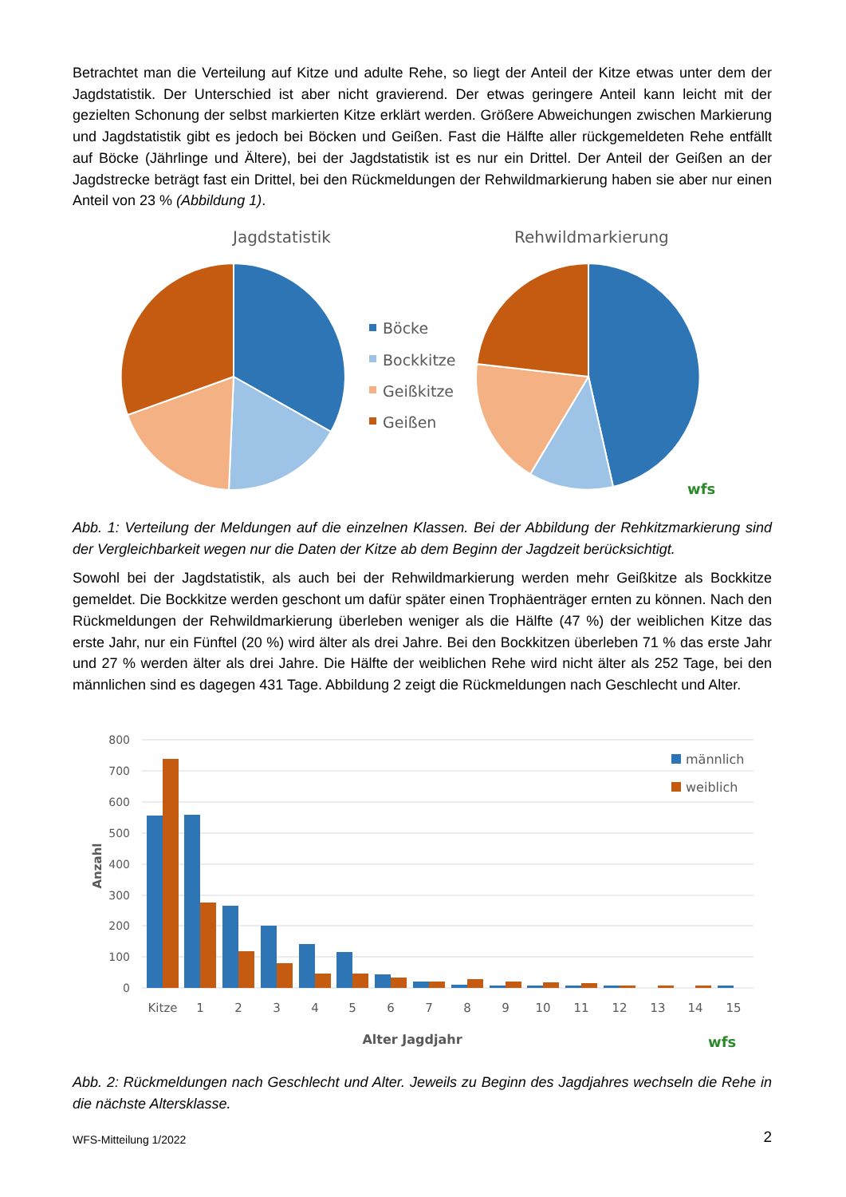Betrachtet man die Verteilung auf Kitze und adulte Rehe, so liegt der Anteil der Kitze etwas unter dem der Jagdstatistik. Der Unterschied ist aber nicht gravierend. Der etwas geringere Anteil kann leicht mit der gezielten Schonung der selbst markierten Kitze erklärt werden. Größere Abweichungen zwischen Markierung und Jagdstatistik gibt es jedoch bei Böcken und Geißen. Fast die Hälfte aller rückgemeldeten Rehe entfällt auf Böcke (Jährlinge und Ältere), bei der Jagdstatistik ist es nur ein Drittel. Der Anteil der Geißen an der Jagdstrecke beträgt fast ein Drittel, bei den Rückmeldungen der Rehwildmarkierung haben sie aber nur einen Anteil von 23 % (Abbildung 1).
Jagdstatistik
Rehwildmarkierung
Böcke
Bockkitze
Geißkitze
Geißen
wfs
Abb. 1: Verteilung der Meldungen auf die einzelnen Klassen. Bei der Abbildung der Rehkitzmarkierung sind der Vergleichbarkeit wegen nur die Daten der Kitze ab dem Beginn der Jagdzeit berücksichtigt.
Sowohl bei der Jagdstatistik, als auch bei der Rehwildmarkierung werden mehr Geißkitze als Bockkitze gemeldet. Die Bockkitze werden geschont um dafür später einen Trophäenträger ernten zu können. Nach den Rückmeldungen der Rehwildmarkierung überleben weniger als die Hälfte (47 %) der weiblichen Kitze das erste Jahr, nur ein Fünftel (20 %) wird älter als drei Jahre. Bei den Bockkitzen überleben 71 % das erste Jahr und 27 % werden älter als drei Jahre. Die Hälfte der weiblichen Rehe wird nicht älter als 252 Tage, bei den männlichen sind es dagegen 431 Tage. Abbildung 2 zeigt die Rückmeldungen nach Geschlecht und Alter.
800
700
600
500
400
300
200
100
0
Anzahl
Kitze
1
2
3
4
5
6
7
8
9
10
11
12
13
14
15
Alter Jagdjahr
männlich
weiblich
wfs
Abb. 2: Rückmeldungen nach Geschlecht und Alter. Jeweils zu Beginn des Jagdjahres wechseln die Rehe in die nächste Altersklasse.
WFS-Mitteilung 1/2022 2